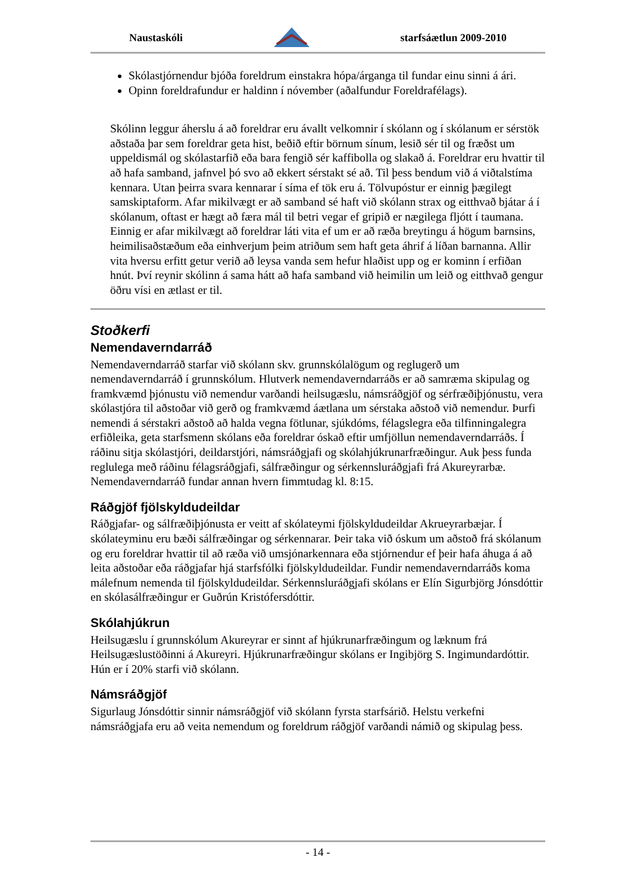Naustaskóli starfsáætlun 2009-2010
Skólastjórnendur bjóða foreldrum einstakra hópa/árganga til fundar einu sinni á ári.
Opinn foreldrafundur er haldinn í nóvember (aðalfundur Foreldrafélags).
Skólinn leggur áherslu á að foreldrar eru ávallt velkomnir í skólann og í skólanum er sérstök aðstaða þar sem foreldrar geta hist, beðið eftir börnum sínum, lesið sér til og fræðst um uppeldismál og skólastarfið eða bara fengið sér kaffibolla og slakað á. Foreldrar eru hvattir til að hafa samband, jafnvel þó svo að ekkert sérstakt sé að. Til þess bendum við á viðtalstíma kennara. Utan þeirra svara kennarar í síma ef tök eru á. Tölvupóstur er einnig þægilegt samskiptaform. Afar mikilvægt er að samband sé haft við skólann strax og eitthvað bjátar á í skólanum, oftast er hægt að færa mál til betri vegar ef gripið er nægilega fljótt í taumana. Einnig er afar mikilvægt að foreldrar láti vita ef um er að ræða breytingu á högum barnsins, heimilisaðstæðum eða einhverjum þeim atriðum sem haft geta áhrif á líðan barnanna. Allir vita hversu erfitt getur verið að leysa vanda sem hefur hlaðist upp og er kominn í erfiðan hnút. Því reynir skólinn á sama hátt að hafa samband við heimilin um leið og eitthvað gengur öðru vísi en ætlast er til.
Stoðkerfi
Nemendaverndarráð
Nemendaverndarráð starfar við skólann skv. grunnskólalögum og reglugerð um nemendaverndarráð í grunnskólum. Hlutverk nemendaverndarráðs er að samræma skipulag og framkvæmd þjónustu við nemendur varðandi heilsugæslu, námsráðgjöf og sérfræðiþjónustu, vera skólastjóra til aðstoðar við gerð og framkvæmd áætlana um sérstaka aðstoð við nemendur. Þurfi nemendi á sérstakri aðstoð að halda vegna fötlunar, sjúkdóms, félagslegra eða tilfinningalegra erfiðleika, geta starfsmenn skólans eða foreldrar óskað eftir umfjöllun nemendaverndarráðs. Í ráðinu sitja skólastjóri, deildarstjóri, námsráðgjafi og skólahjúkrunarfræðingur. Auk þess funda reglulega með ráðinu félagsráðgjafi, sálfræðingur og sérkennsluráðgjafi frá Akureyrarbæ. Nemendaverndarráð fundar annan hvern fimmtudag kl. 8:15.
Ráðgjöf fjölskyldudeildar
Ráðgjafar- og sálfræðiþjónusta er veitt af skólateymi fjölskyldudeildar Akrueyrarbæjar. Í skólateyminu eru bæði sálfræðingar og sérkennarar. Þeir taka við óskum um aðstoð frá skólanum og eru foreldrar hvattir til að ræða við umsjónarkennara eða stjórnendur ef þeir hafa áhuga á að leita aðstoðar eða ráðgjafar hjá starfsfólki fjölskyldudeildar. Fundir nemendaverndarráðs koma málefnum nemenda til fjölskyldudeildar. Sérkennsluráðgjafi skólans er Elín Sigurbjörg Jónsdóttir en skólasálfræðingur er Guðrún Kristófersdóttir.
Skólahjúkrun
Heilsugæslu í grunnskólum Akureyrar er sinnt af hjúkrunarfræðingum og læknum frá Heilsugæslustöðinni á Akureyri. Hjúkrunarfræðingur skólans er Ingibjörg S. Ingimundardóttir. Hún er í 20% starfi við skólann.
Námsráðgjöf
Sigurlaug Jónsdóttir sinnir námsráðgjöf við skólann fyrsta starfsárið. Helstu verkefni námsráðgjafa eru að veita nemendum og foreldrum ráðgjöf varðandi námið og skipulag þess.
- 14 -